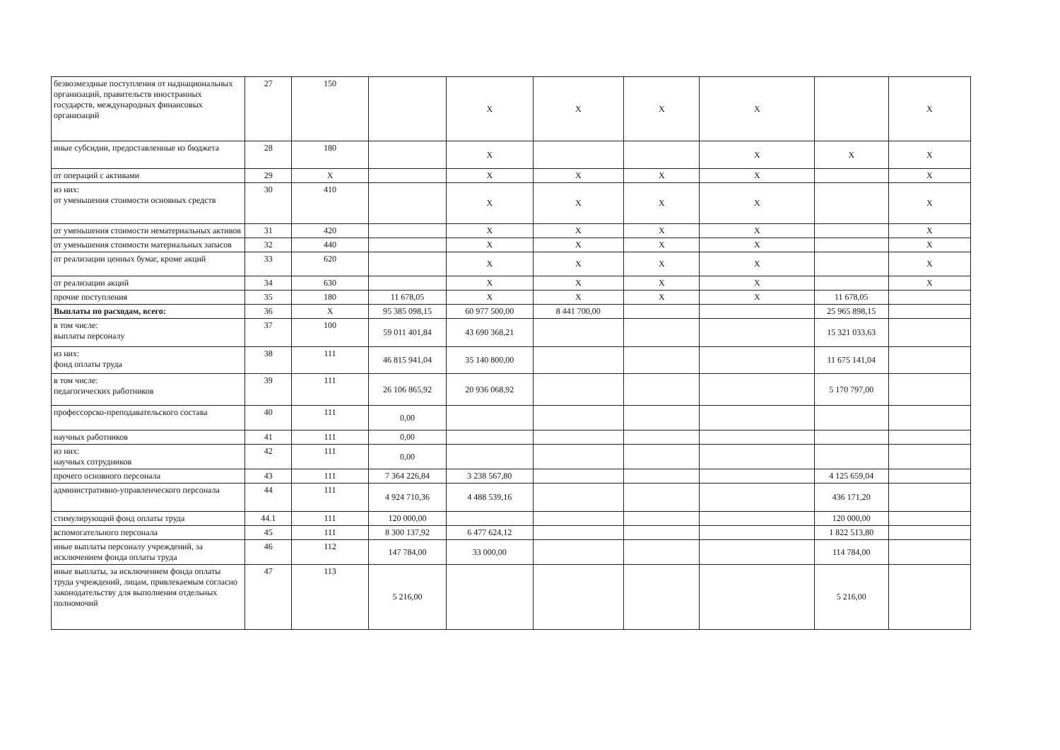| безвозмездные поступления от наднациональных организаций, правительств иностранных государств, международных финансовых организаций | 27 | 150 | | X | X | X | X | | X |
| иные субсидии, предоставленные из бюджета | 28 | 180 | | X | | | X | X | X |
| от операций с активами | 29 | X | | X | X | X | X | | X |
| из них: от уменьшения стоимости основных средств | 30 | 410 | | X | X | X | X | | X |
| от уменьшения стоимости нематериальных активов | 31 | 420 | | X | X | X | X | | X |
| от уменьшения стоимости материальных запасов | 32 | 440 | | X | X | X | X | | X |
| от реализации ценных бумаг, кроме акций | 33 | 620 | | X | X | X | X | | X |
| от реализации акций | 34 | 630 | | X | X | X | X | | X |
| прочие поступления | 35 | 180 | 11 678,05 | X | X | X | X | 11 678,05 | |
| Выплаты по расходам, всего: | 36 | X | 95 385 098,15 | 60 977 500,00 | 8 441 700,00 | | | 25 965 898,15 | |
| в том числе: выплаты персоналу | 37 | 100 | 59 011 401,84 | 43 690 368,21 | | | | 15 321 033,63 | |
| из них: фонд оплаты труда | 38 | 111 | 46 815 941,04 | 35 140 800,00 | | | | 11 675 141,04 | |
| в том числе: педагогических работников | 39 | 111 | 26 106 865,92 | 20 936 068,92 | | | | 5 170 797,00 | |
| профессорско-преподавательского состава | 40 | 111 | 0,00 | | | | | | |
| научных работников | 41 | 111 | 0,00 | | | | | | |
| из них: научных сотрудников | 42 | 111 | 0,00 | | | | | | |
| прочего основного персонала | 43 | 111 | 7 364 226,84 | 3 238 567,80 | | | | 4 125 659,04 | |
| административно-управленческого персонала | 44 | 111 | 4 924 710,36 | 4 488 539,16 | | | | 436 171,20 | |
| стимулирующий фонд оплаты труда | 44.1 | 111 | 120 000,00 | | | | | 120 000,00 | |
| вспомогательного персонала | 45 | 111 | 8 300 137,92 | 6 477 624,12 | | | | 1 822 513,80 | |
| иные выплаты персоналу учреждений, за исключением фонда оплаты труда | 46 | 112 | 147 784,00 | 33 000,00 | | | | 114 784,00 | |
| иные выплаты, за исключением фонда оплаты труда учреждений, лицам, привлекаемым согласно законодательству для выполнения отдельных полномочий | 47 | 113 | 5 216,00 | | | | | 5 216,00 | |